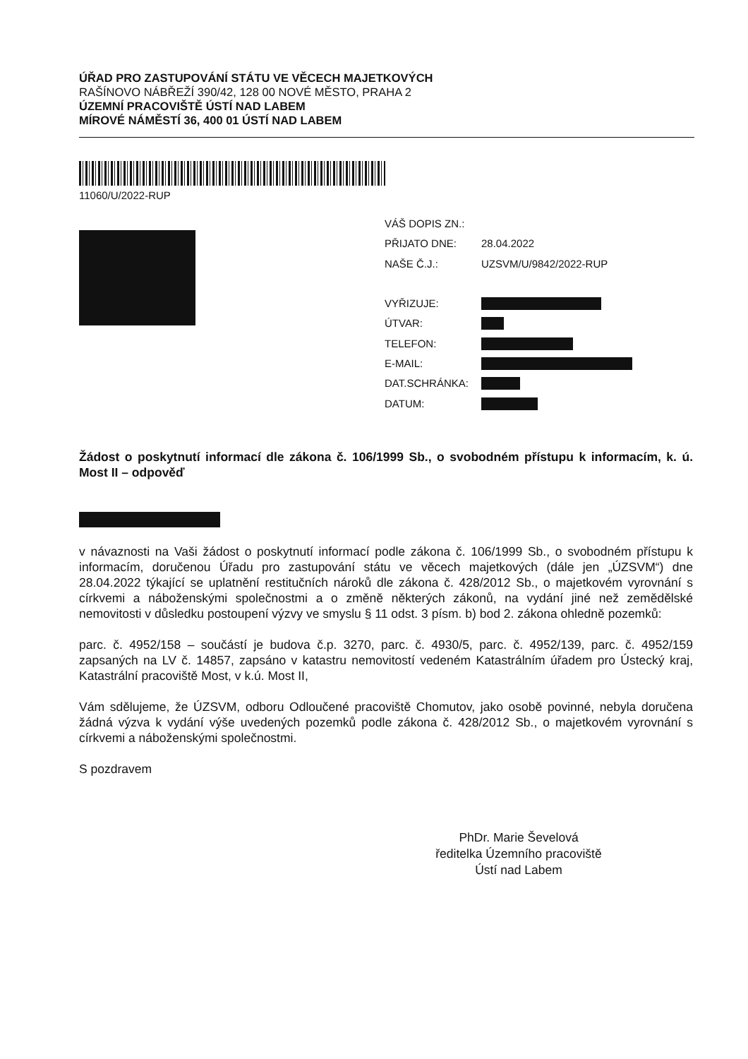ÚŘAD PRO ZASTUPOVÁNÍ STÁTU VE VĚCECH MAJETKOVÝCH
RAŠÍNOVO NÁBŘEŽÍ 390/42, 128 00 NOVÉ MĚSTO, PRAHA 2
ÚZEMNÍ PRACOVIŠTĚ ÚSTÍ NAD LABEM
MÍROVÉ NÁMĚSTÍ 36, 400 01 ÚSTÍ NAD LABEM
11060/U/2022-RUP
VÁŠ DOPIS ZN.:
PŘIJATO DNE: 28.04.2022
NAŠE Č.J.: UZSVM/U/9842/2022-RUP
VYŘIZUJE:
ÚTVAR:
TELEFON:
E-MAIL:
DAT.SCHRÁNKA:
DATUM:
Žádost o poskytnutí informací dle zákona č. 106/1999 Sb., o svobodném přístupu k informacím, k. ú. Most II – odpověď
v návaznosti na Vaši žádost o poskytnutí informací podle zákona č. 106/1999 Sb., o svobodném přístupu k informacím, doručenou Úřadu pro zastupování státu ve věcech majetkových (dále jen „ÚZSVM“) dne 28.04.2022 týkající se uplatnění restitučních nároků dle zákona č. 428/2012 Sb., o majetkovém vyrovnání s církvemi a náboženskými společnostmi a o změně některých zákonů, na vydání jiné než zemědělské nemovitosti v důsledku postoupení výzvy ve smyslu § 11 odst. 3 písm. b) bod 2. zákona ohledně pozemků:
parc. č. 4952/158 – součástí je budova č.p. 3270, parc. č. 4930/5, parc. č. 4952/139, parc. č. 4952/159 zapsaných na LV č. 14857, zapsáno v katastru nemovitostí vedeném Katastrálním úřadem pro Ústecký kraj, Katastrální pracoviště Most, v k.ú. Most II,
Vám sdělujeme, že ÚZSVM, odboru Odloučené pracoviště Chomutov, jako osobě povinné, nebyla doručena žádná výzva k vydání výše uvedených pozemků podle zákona č. 428/2012 Sb., o majetkovém vyrovnání s církvemi a náboženskými společnostmi.
S pozdravem
PhDr. Marie Ševelová
ředitelka Územního pracoviště
Ústí nad Labem